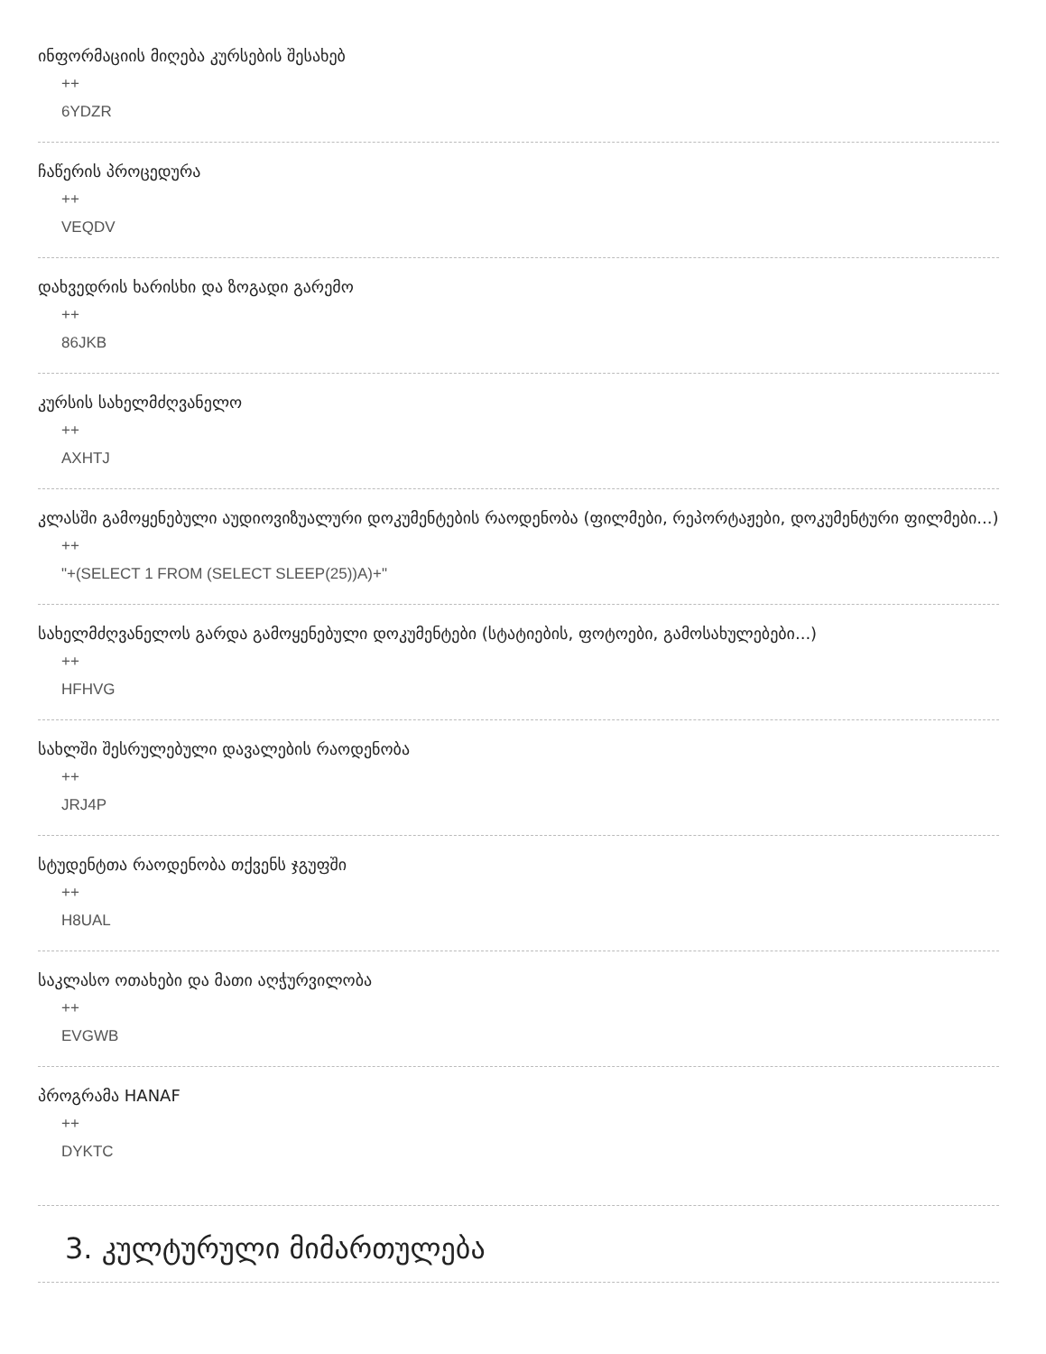ინფორმაციის მიღება კურსების შესახებ
++
6YDZR
ჩაწერის პროცედურა
++
VEQDV
დახვედრის ხარისხი და ზოგადი გარემო
++
86JKB
კურსის სახელმძღვანელო
++
AXHTJ
კლასში გამოყენებული აუდიოვიზუალური დოკუმენტების რაოდენობა (ფილმები, რეპორტაჟები, დოკუმენტური ფილმები...)
++
"+(SELECT 1 FROM (SELECT SLEEP(25))A)+"
სახელმძღვანელოს გარდა გამოყენებული დოკუმენტები (სტატიების, ფოტოები, გამოსახულებები...)
++
HFHVG
სახლში შესრულებული დავალების რაოდენობა
++
JRJ4P
სტუდენტთა რაოდენობა თქვენს ჯგუფში
++
H8UAL
საკლასო ოთახები და მათი აღჭურვილობა
++
EVGWB
პროგრამა HANAF
++
DYKTC
3. კულტურული მიმართულება